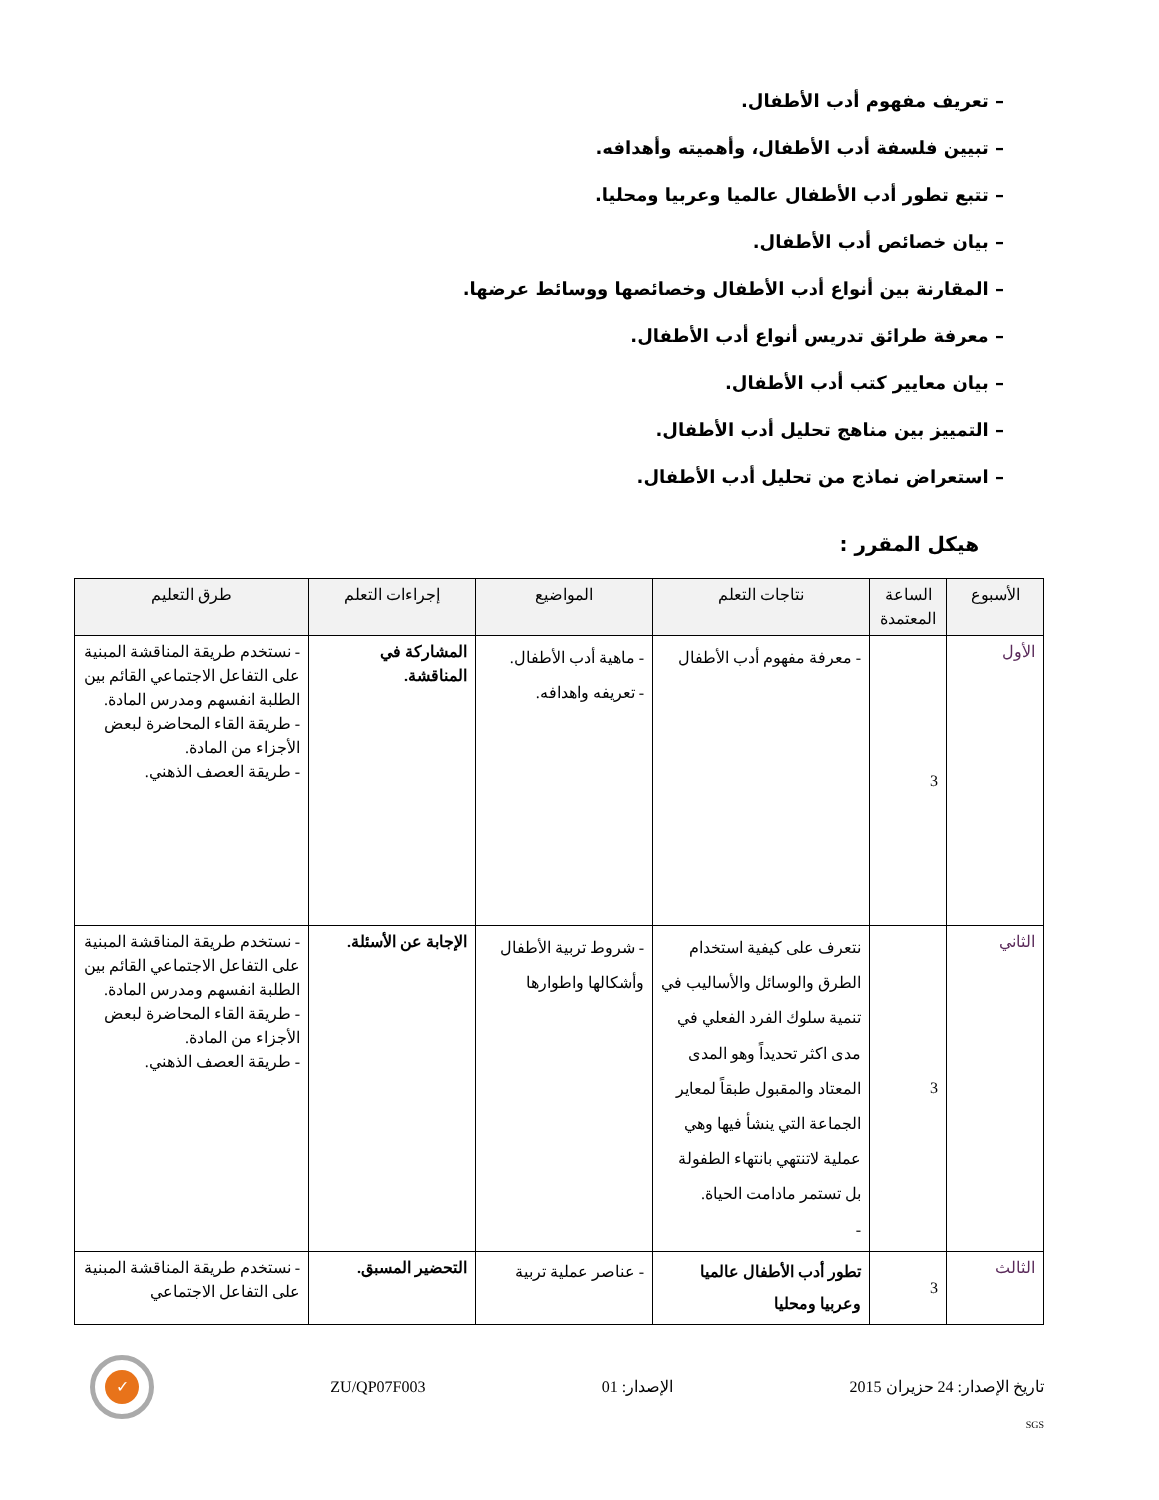– تعريف مفهوم أدب الأطفال.
– تبيين فلسفة أدب الأطفال، وأهميته وأهدافه.
– تتبع تطور أدب الأطفال عالميا وعربيا ومحليا.
– بيان خصائص أدب الأطفال.
– المقارنة بين أنواع أدب الأطفال وخصائصها ووسائط عرضها.
– معرفة طرائق تدريس أنواع أدب الأطفال.
– بيان معايير كتب أدب الأطفال.
– التمييز بين مناهج تحليل أدب الأطفال.
– استعراض نماذج من تحليل أدب الأطفال.
هيكل المقرر :
| الأسبوع | الساعة المعتمدة | نتاجات التعلم | المواضيع | إجراءات التعلم | طرق التعليم |
| --- | --- | --- | --- | --- | --- |
| الأول | 3 | - معرفة مفهوم أدب الأطفال | - ماهية أدب الأطفال. - تعريفه واهدافه. | المشاركة في المناقشة. | - نستخدم طريقة المناقشة المبنية على التفاعل الاجتماعي القائم بين الطلبة انفسهم ومدرس المادة. - طريقة القاء المحاضرة لبعض الأجزاء من المادة. - طريقة العصف الذهني. |
| الثاني | 3 | نتعرف على كيفية استخدام الطرق والوسائل والأساليب في تنمية سلوك الفرد الفعلي في مدى اكثر تحديداً وهو المدى المعتاد والمقبول طبقاً لمعاير الجماعة التي ينشأ فيها وهي عملية لاتنتهي بانتهاء الطفولة بل تستمر مادامت الحياة. - | - شروط تربية الأطفال وأشكالها واطوارها | الإجابة عن الأسئلة. | - نستخدم طريقة المناقشة المبنية على التفاعل الاجتماعي القائم بين الطلبة انفسهم ومدرس المادة. - طريقة القاء المحاضرة لبعض الأجزاء من المادة. - طريقة العصف الذهني. |
| الثالث | 3 | تطور أدب الأطفال عالميا وعربيا ومحليا | - عناصر عملية تربية | التحضير المسبق. | - نستخدم طريقة المناقشة المبنية على التفاعل الاجتماعي |
تاريخ الإصدار: 24 حزيران 2015 الإصدار: 01 ZU/QP07F003
✓
SGS